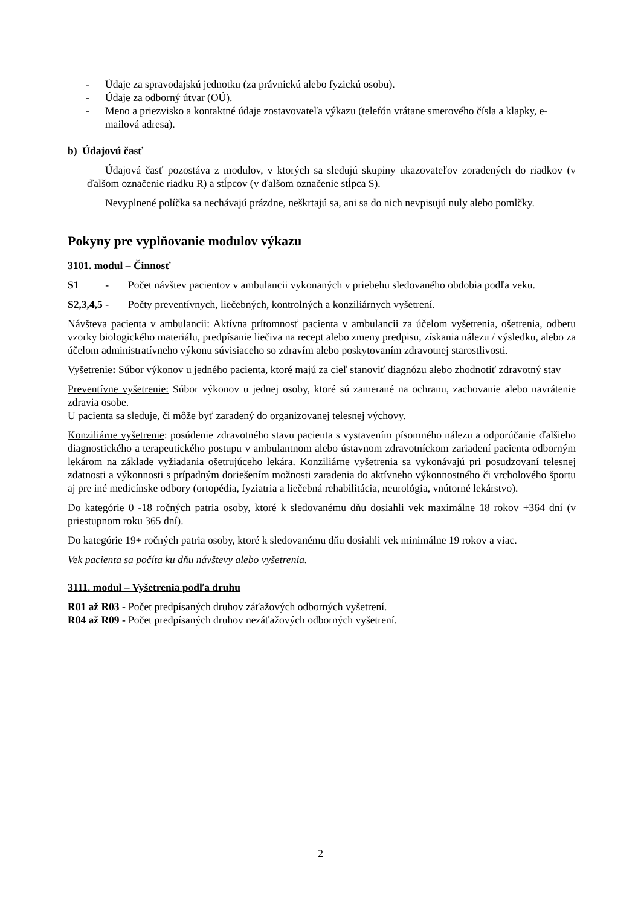- Údaje za spravodajskú jednotku (za právnickú alebo fyzickú osobu).
- Údaje za odborný útvar (OÚ).
- Meno a priezvisko a kontaktné údaje zostavovateľa výkazu (telefón vrátane smerového čísla a klapky, e-mailová adresa).
b) Údajovú časť
Údajová časť pozostáva z modulov, v ktorých sa sledujú skupiny ukazovateľov zoradených do riadkov (v ďalšom označenie riadku R) a stĺpcov (v ďalšom označenie stĺpca S).
Nevyplnené políčka sa nechávajú prázdne, neškrtajú sa, ani sa do nich nevpisujú nuly alebo pomlčky.
Pokyny pre vyplňovanie modulov výkazu
3101. modul – Činnosť
S1 - Počet návštev pacientov v ambulancii vykonaných v priebehu sledovaného obdobia podľa veku.
S2,3,4,5 - Počty preventívnych, liečebných, kontrolných a konziliárnych vyšetrení.
Návšteva pacienta v ambulancii: Aktívna prítomnosť pacienta v ambulancii za účelom vyšetrenia, ošetrenia, odberu vzorky biologického materiálu, predpísanie liečiva na recept alebo zmeny predpisu, získania nálezu / výsledku, alebo za účelom administratívneho výkonu súvisiaceho so zdravím alebo poskytovaním zdravotnej starostlivosti.
Vyšetrenie: Súbor výkonov u jedného pacienta, ktoré majú za cieľ stanoviť diagnózu alebo zhodnotiť zdravotný stav
Preventívne vyšetrenie: Súbor výkonov u jednej osoby, ktoré sú zamerané na ochranu, zachovanie alebo navrátenie zdravia osobe.
U pacienta sa sleduje, či môže byť zaradený do organizovanej telesnej výchovy.
Konziliárne vyšetrenie: posúdenie zdravotného stavu pacienta s vystavením písomného nálezu a odporúčanie ďalšieho diagnostického a terapeutického postupu v ambulantnom alebo ústavnom zdravotníckom zariadení pacienta odborným lekárom na základe vyžiadania ošetrujúceho lekára. Konziliárne vyšetrenia sa vykonávajú pri posudzovaní telesnej zdatnosti a výkonnosti s prípadným doriešením možnosti zaradenia do aktívneho výkonnostného či vrcholového športu aj pre iné medicínske odbory (ortopédia, fyziatria a liečebná rehabilitácia, neurológia, vnútorné lekárstvo).
Do kategórie 0 -18 ročných patria osoby, ktoré k sledovanému dňu dosiahli vek maximálne 18 rokov +364 dní (v priestupnom roku 365 dní).
Do kategórie 19+ ročných patria osoby, ktoré k sledovanému dňu dosiahli vek minimálne 19 rokov a viac.
Vek pacienta sa počíta ku dňu návštevy alebo vyšetrenia.
3111. modul – Vyšetrenia podľa druhu
R01 až R03 - Počet predpísaných druhov záťažových odborných vyšetrení.
R04 až R09 - Počet predpísaných druhov nezáťažových odborných vyšetrení.
2